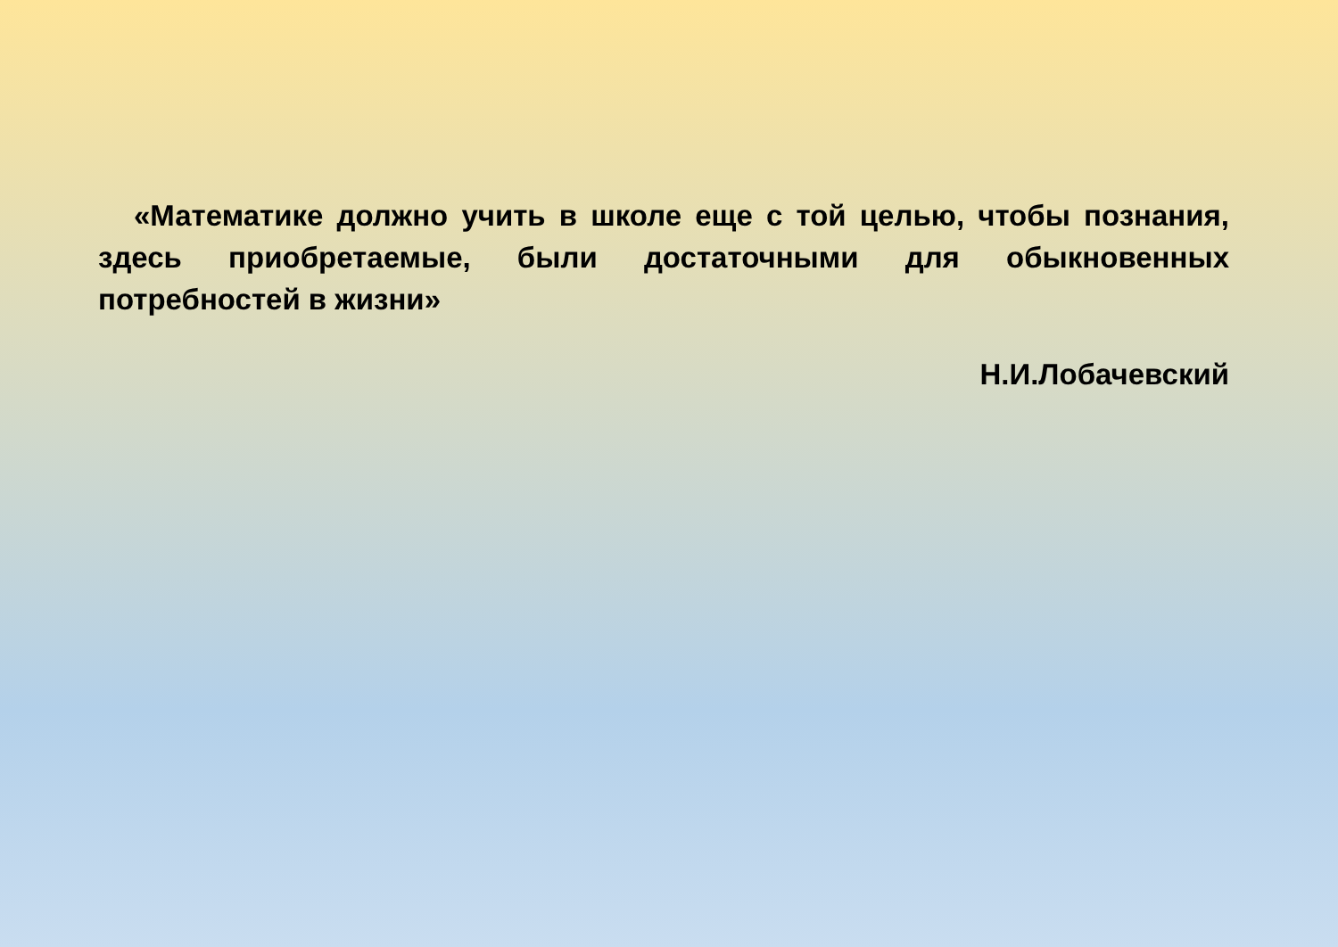«Математике должно учить в школе еще с той целью, чтобы познания, здесь приобретаемые, были достаточными для обыкновенных потребностей в жизни»
Н.И.Лобачевский